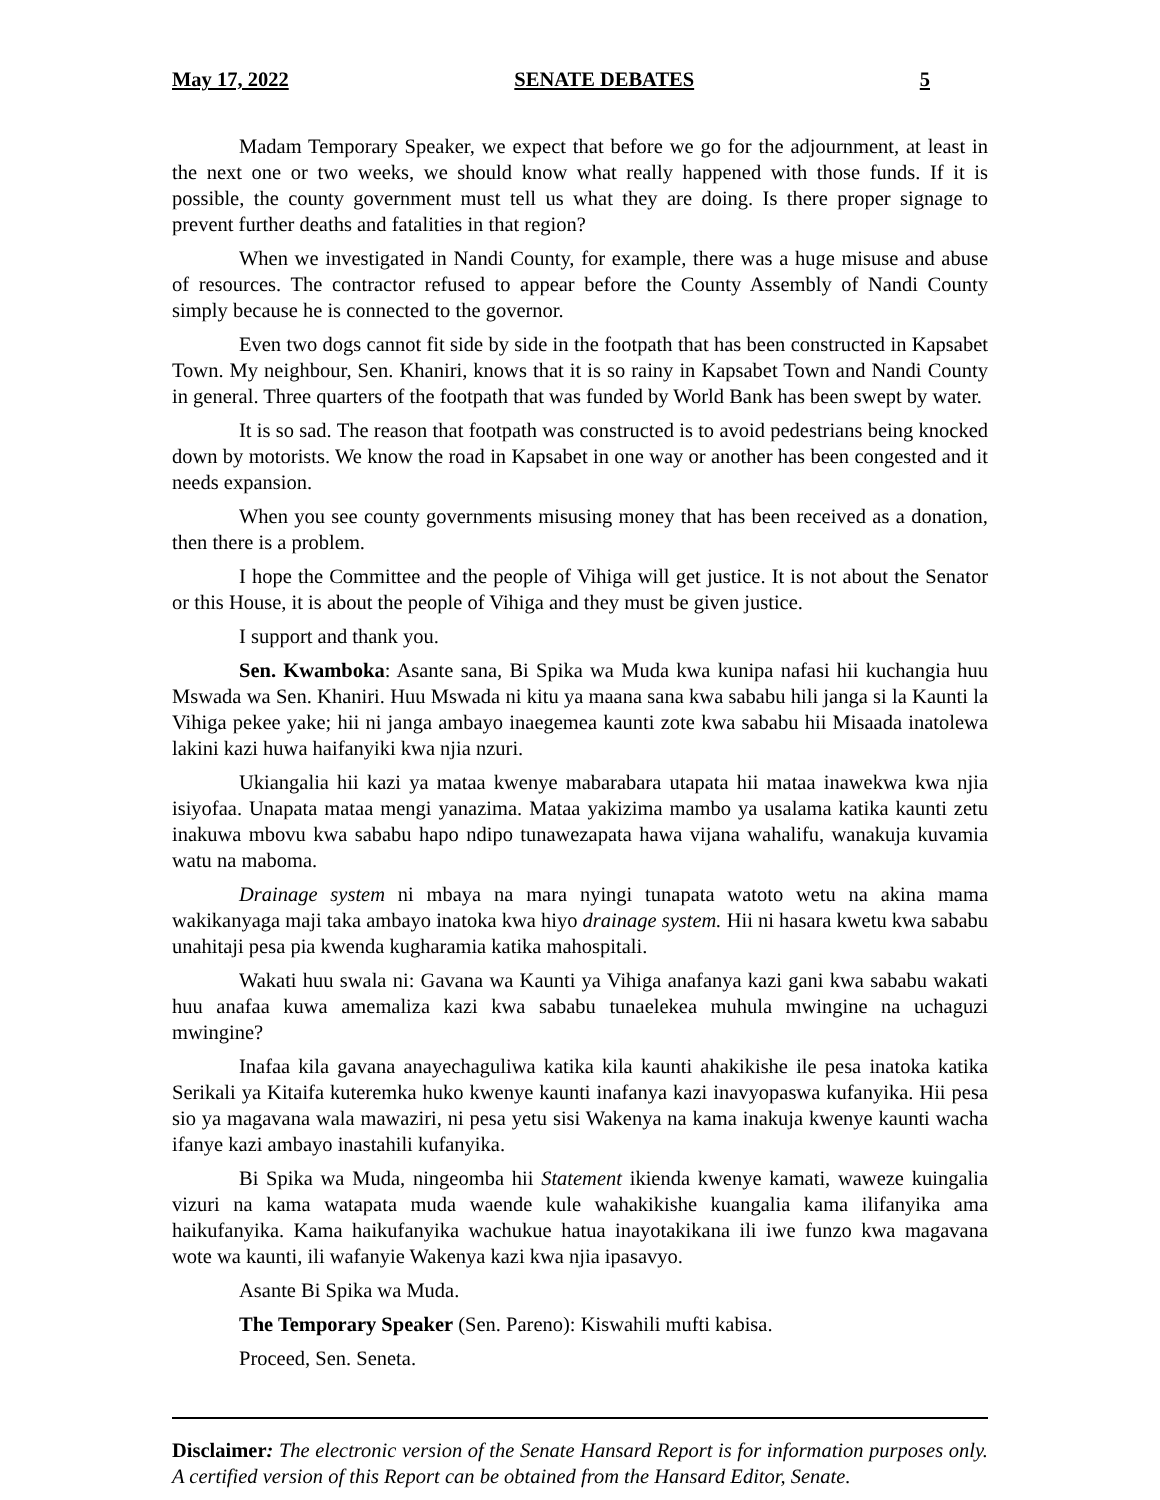May 17, 2022 SENATE DEBATES 5
Madam Temporary Speaker, we expect that before we go for the adjournment, at least in the next one or two weeks, we should know what really happened with those funds. If it is possible, the county government must tell us what they are doing. Is there proper signage to prevent further deaths and fatalities in that region?
When we investigated in Nandi County, for example, there was a huge misuse and abuse of resources. The contractor refused to appear before the County Assembly of Nandi County simply because he is connected to the governor.
Even two dogs cannot fit side by side in the footpath that has been constructed in Kapsabet Town. My neighbour, Sen. Khaniri, knows that it is so rainy in Kapsabet Town and Nandi County in general. Three quarters of the footpath that was funded by World Bank has been swept by water.
It is so sad. The reason that footpath was constructed is to avoid pedestrians being knocked down by motorists. We know the road in Kapsabet in one way or another has been congested and it needs expansion.
When you see county governments misusing money that has been received as a donation, then there is a problem.
I hope the Committee and the people of Vihiga will get justice. It is not about the Senator or this House, it is about the people of Vihiga and they must be given justice.
I support and thank you.
Sen. Kwamboka: Asante sana, Bi Spika wa Muda kwa kunipa nafasi hii kuchangia huu Mswada wa Sen. Khaniri. Huu Mswada ni kitu ya maana sana kwa sababu hili janga si la Kaunti la Vihiga pekee yake; hii ni janga ambayo inaegemea kaunti zote kwa sababu hii Misaada inatolewa lakini kazi huwa haifanyiki kwa njia nzuri.
Ukiangalia hii kazi ya mataa kwenye mabarabara utapata hii mataa inawekwa kwa njia isiyofaa. Unapata mataa mengi yanazima. Mataa yakizima mambo ya usalama katika kaunti zetu inakuwa mbovu kwa sababu hapo ndipo tunawezapata hawa vijana wahalifu, wanakuja kuvamia watu na maboma.
Drainage system ni mbaya na mara nyingi tunapata watoto wetu na akina mama wakikanyaga maji taka ambayo inatoka kwa hiyo drainage system. Hii ni hasara kwetu kwa sababu unahitaji pesa pia kwenda kugharamia katika mahospitali.
Wakati huu swala ni: Gavana wa Kaunti ya Vihiga anafanya kazi gani kwa sababu wakati huu anafaa kuwa amemaliza kazi kwa sababu tunaelekea muhula mwingine na uchaguzi mwingine?
Inafaa kila gavana anayechaguliwa katika kila kaunti ahakikishe ile pesa inatoka katika Serikali ya Kitaifa kuteremka huko kwenye kaunti inafanya kazi inavyopaswa kufanyika. Hii pesa sio ya magavana wala mawaziri, ni pesa yetu sisi Wakenya na kama inakuja kwenye kaunti wacha ifanye kazi ambayo inastahili kufanyika.
Bi Spika wa Muda, ningeomba hii Statement ikienda kwenye kamati, waweze kuingalia vizuri na kama watapata muda waende kule wahakikishe kuangalia kama ilifanyika ama haikufanyika. Kama haikufanyika wachukue hatua inayotakikana ili iwe funzo kwa magavana wote wa kaunti, ili wafanyie Wakenya kazi kwa njia ipasavyo.
Asante Bi Spika wa Muda.
The Temporary Speaker (Sen. Pareno): Kiswahili mufti kabisa.
Proceed, Sen. Seneta.
Disclaimer: The electronic version of the Senate Hansard Report is for information purposes only. A certified version of this Report can be obtained from the Hansard Editor, Senate.